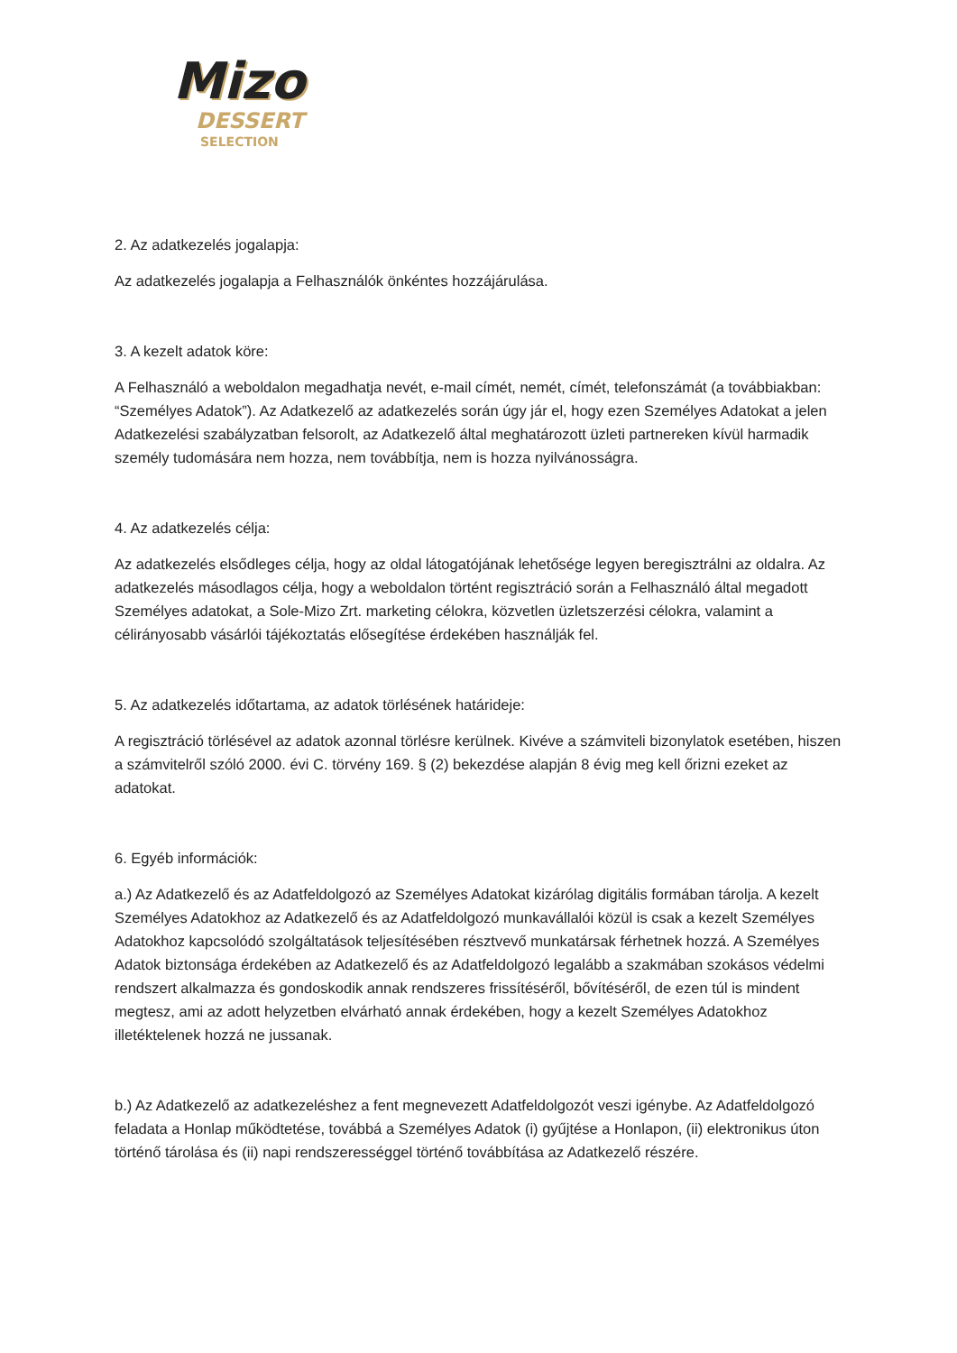Mizo
DESSERT
SELECTION
2. Az adatkezelés jogalapja:
Az adatkezelés jogalapja a Felhasználók önkéntes hozzájárulása.
3. A kezelt adatok köre:
A Felhasználó a weboldalon megadhatja nevét, e-mail címét, nemét, címét, telefonszámát (a továbbiakban: “Személyes Adatok”). Az Adatkezelő az adatkezelés során úgy jár el, hogy ezen Személyes Adatokat a jelen Adatkezelési szabályzatban felsorolt, az Adatkezelő által meghatározott üzleti partnereken kívül harmadik személy tudomására nem hozza, nem továbbítja, nem is hozza nyilvánosságra.
4. Az adatkezelés célja:
Az adatkezelés elsődleges célja, hogy az oldal látogatójának lehetősége legyen beregisztrálni az oldalra. Az adatkezelés másodlagos célja, hogy a weboldalon történt regisztráció során a Felhasználó által megadott Személyes adatokat, a Sole-Mizo Zrt. marketing célokra, közvetlen üzletszerzési célokra, valamint a célirányosabb vásárlói tájékoztatás elősegítése érdekében használják fel.
5. Az adatkezelés időtartama, az adatok törlésének határideje:
A regisztráció törlésével az adatok azonnal törlésre kerülnek. Kivéve a számviteli bizonylatok esetében, hiszen a számvitelről szóló 2000. évi C. törvény 169. § (2) bekezdése alapján 8 évig meg kell őrizni ezeket az adatokat.
6. Egyéb információk:
a.) Az Adatkezelő és az Adatfeldolgozó az Személyes Adatokat kizárólag digitális formában tárolja. A kezelt Személyes Adatokhoz az Adatkezelő és az Adatfeldolgozó munkavállalói közül is csak a kezelt Személyes Adatokhoz kapcsolódó szolgáltatások teljesítésében résztvevő munkatársak férhetnek hozzá. A Személyes Adatok biztonsága érdekében az Adatkezelő és az Adatfeldolgozó legalább a szakmában szokásos védelmi rendszert alkalmazza és gondoskodik annak rendszeres frissítéséről, bővítéséről, de ezen túl is mindent megtesz, ami az adott helyzetben elvárható annak érdekében, hogy a kezelt Személyes Adatokhoz illetéktelenek hozzá ne jussanak.
b.) Az Adatkezelő az adatkezeléshez a fent megnevezett Adatfeldolgozót veszi igénybe. Az Adatfeldolgozó feladata a Honlap működtetése, továbbá a Személyes Adatok (i) gyűjtése a Honlapon, (ii) elektronikus úton történő tárolása és (ii) napi rendszerességgel történő továbbítása az Adatkezelő részére.